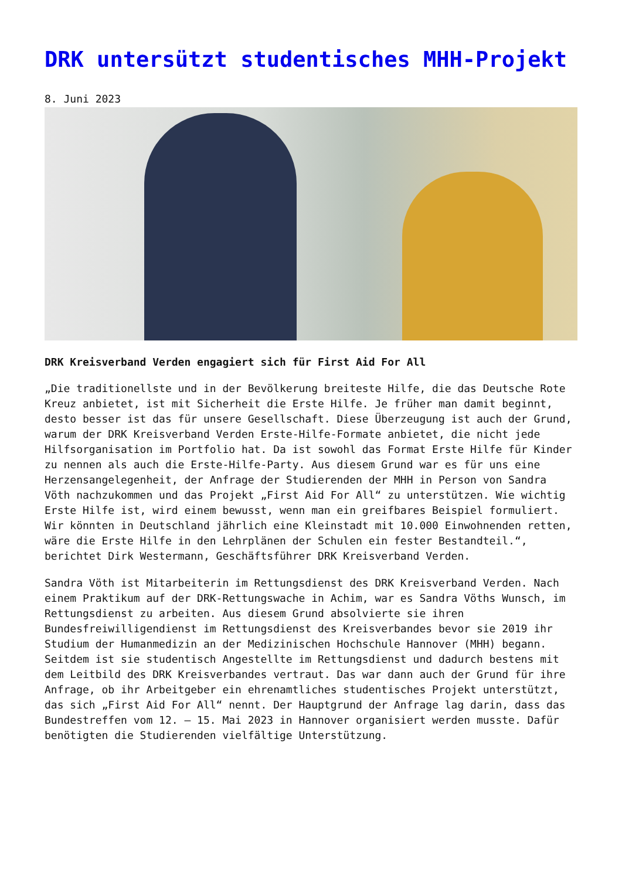DRK untersützt studentisches MHH-Projekt
8. Juni 2023
DRK Kreisverband Verden engagiert sich für First Aid For All
„Die traditionellste und in der Bevölkerung breiteste Hilfe, die das Deutsche Rote Kreuz anbietet, ist mit Sicherheit die Erste Hilfe. Je früher man damit beginnt, desto besser ist das für unsere Gesellschaft. Diese Überzeugung ist auch der Grund, warum der DRK Kreisverband Verden Erste-Hilfe-Formate anbietet, die nicht jede Hilfsorganisation im Portfolio hat. Da ist sowohl das Format Erste Hilfe für Kinder zu nennen als auch die Erste-Hilfe-Party. Aus diesem Grund war es für uns eine Herzensangelegenheit, der Anfrage der Studierenden der MHH in Person von Sandra Vöth nachzukommen und das Projekt „First Aid For All“ zu unterstützen. Wie wichtig Erste Hilfe ist, wird einem bewusst, wenn man ein greifbares Beispiel formuliert. Wir könnten in Deutschland jährlich eine Kleinstadt mit 10.000 Einwohnenden retten, wäre die Erste Hilfe in den Lehrplänen der Schulen ein fester Bestandteil.“, berichtet Dirk Westermann, Geschäftsführer DRK Kreisverband Verden.
Sandra Vöth ist Mitarbeiterin im Rettungsdienst des DRK Kreisverband Verden. Nach einem Praktikum auf der DRK-Rettungswache in Achim, war es Sandra Vöths Wunsch, im Rettungsdienst zu arbeiten. Aus diesem Grund absolvierte sie ihren Bundesfreiwilligendienst im Rettungsdienst des Kreisverbandes bevor sie 2019 ihr Studium der Humanmedizin an der Medizinischen Hochschule Hannover (MHH) begann. Seitdem ist sie studentisch Angestellte im Rettungsdienst und dadurch bestens mit dem Leitbild des DRK Kreisverbandes vertraut. Das war dann auch der Grund für ihre Anfrage, ob ihr Arbeitgeber ein ehrenamtliches studentisches Projekt unterstützt, das sich „First Aid For All“ nennt. Der Hauptgrund der Anfrage lag darin, dass das Bundestreffen vom 12. – 15. Mai 2023 in Hannover organisiert werden musste. Dafür benötigten die Studierenden vielfältige Unterstützung.